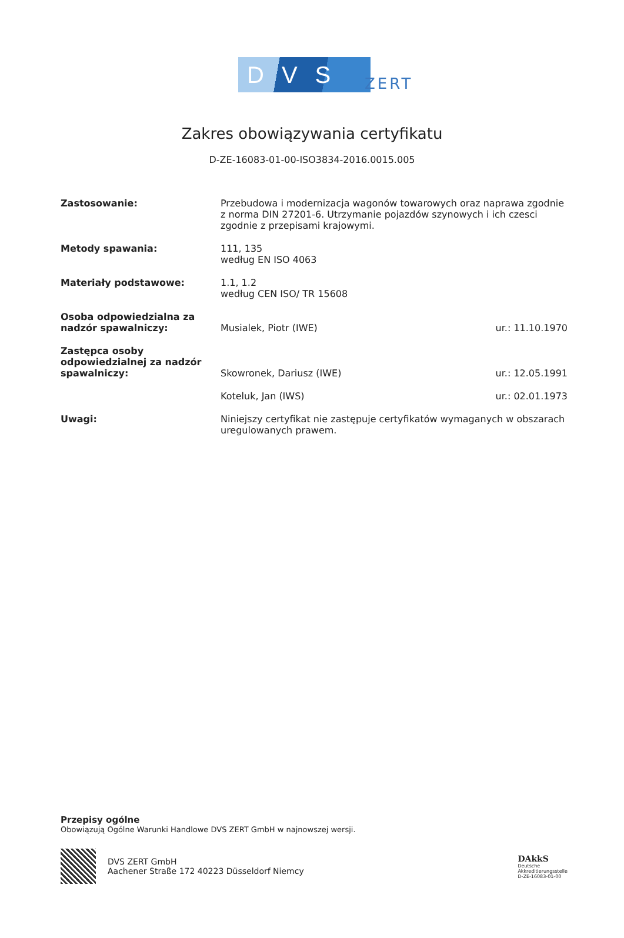DVS
ZERT
Zakres obowiązywania certyfikatu
D-ZE-16083-01-00-ISO3834-2016.0015.005
| Zastosowanie: | Przebudowa i modernizacja wagonów towarowych oraz naprawa zgodnie z norma DIN 27201-6. Utrzymanie pojazdów szynowych i ich czesci zgodnie z przepisami krajowymi. | |
| Metody spawania: | 111, 135 według EN ISO 4063 | |
| Materiały podstawowe: | 1.1, 1.2 według CEN ISO/ TR 15608 | |
| Osoba odpowiedzialna za nadzór spawalniczy: | Musialek, Piotr (IWE) | ur.: 11.10.1970 |
| Zastępca osoby odpowiedzialnej za nadzór spawalniczy: | Skowronek, Dariusz (IWE) | ur.: 12.05.1991 |
| | Koteluk, Jan (IWS) | ur.: 02.01.1973 |
| Uwagi: | Niniejszy certyfikat nie zastępuje certyfikatów wymaganych w obszarach uregulowanych prawem. | |
Przepisy ogólne
Obowiązują Ogólne Warunki Handlowe DVS ZERT GmbH w najnowszej wersji.
DVS ZERT GmbH
Aachener Straße 172 40223 Düsseldorf Niemcy
DAkkS
Deutsche
Akkreditierungsstelle
D-ZE-16083-01-00